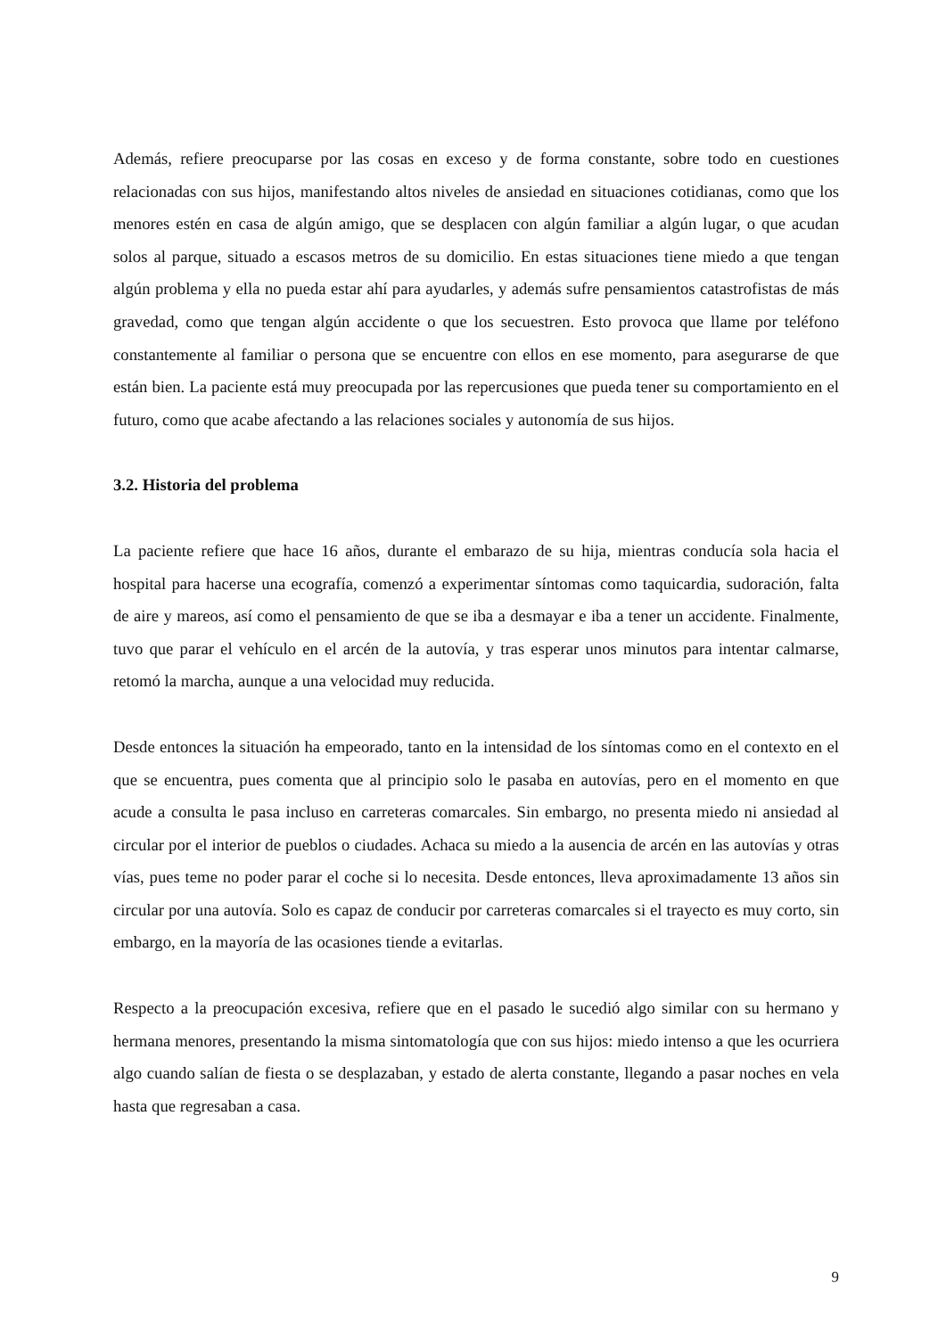Además, refiere preocuparse por las cosas en exceso y de forma constante, sobre todo en cuestiones relacionadas con sus hijos, manifestando altos niveles de ansiedad en situaciones cotidianas, como que los menores estén en casa de algún amigo, que se desplacen con algún familiar a algún lugar, o que acudan solos al parque, situado a escasos metros de su domicilio. En estas situaciones tiene miedo a que tengan algún problema y ella no pueda estar ahí para ayudarles, y además sufre pensamientos catastrofistas de más gravedad, como que tengan algún accidente o que los secuestren. Esto provoca que llame por teléfono constantemente al familiar o persona que se encuentre con ellos en ese momento, para asegurarse de que están bien. La paciente está muy preocupada por las repercusiones que pueda tener su comportamiento en el futuro, como que acabe afectando a las relaciones sociales y autonomía de sus hijos.
3.2. Historia del problema
La paciente refiere que hace 16 años, durante el embarazo de su hija, mientras conducía sola hacia el hospital para hacerse una ecografía, comenzó a experimentar síntomas como taquicardia, sudoración, falta de aire y mareos, así como el pensamiento de que se iba a desmayar e iba a tener un accidente. Finalmente, tuvo que parar el vehículo en el arcén de la autovía, y tras esperar unos minutos para intentar calmarse, retomó la marcha, aunque a una velocidad muy reducida.
Desde entonces la situación ha empeorado, tanto en la intensidad de los síntomas como en el contexto en el que se encuentra, pues comenta que al principio solo le pasaba en autovías, pero en el momento en que acude a consulta le pasa incluso en carreteras comarcales. Sin embargo, no presenta miedo ni ansiedad al circular por el interior de pueblos o ciudades. Achaca su miedo a la ausencia de arcén en las autovías y otras vías, pues teme no poder parar el coche si lo necesita. Desde entonces, lleva aproximadamente 13 años sin circular por una autovía. Solo es capaz de conducir por carreteras comarcales si el trayecto es muy corto, sin embargo, en la mayoría de las ocasiones tiende a evitarlas.
Respecto a la preocupación excesiva, refiere que en el pasado le sucedió algo similar con su hermano y hermana menores, presentando la misma sintomatología que con sus hijos: miedo intenso a que les ocurriera algo cuando salían de fiesta o se desplazaban, y estado de alerta constante, llegando a pasar noches en vela hasta que regresaban a casa.
9